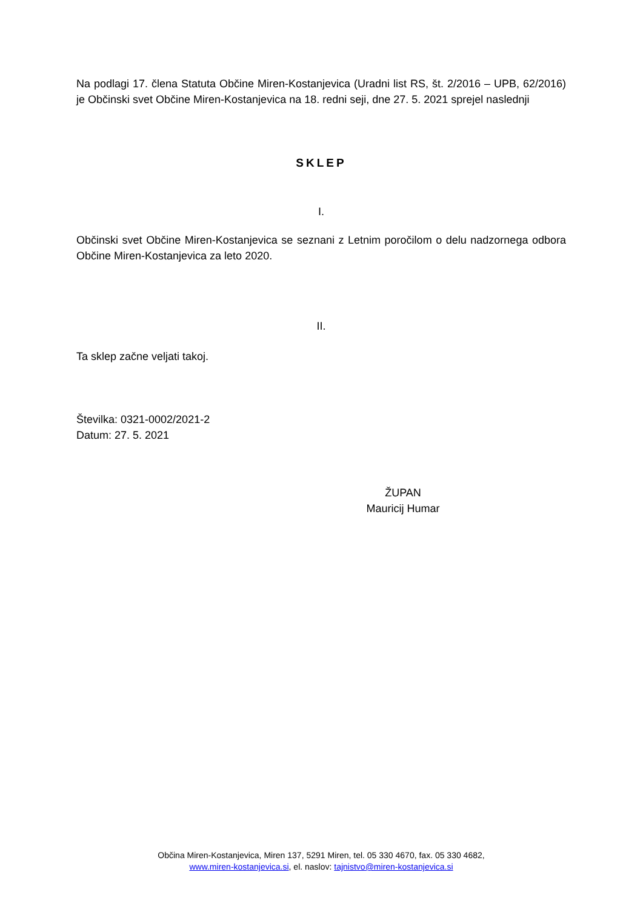Na podlagi 17. člena Statuta Občine Miren-Kostanjevica (Uradni list RS, št. 2/2016 – UPB, 62/2016) je Občinski svet Občine Miren-Kostanjevica na 18. redni seji, dne 27. 5. 2021 sprejel naslednji
SKLEP
I.
Občinski svet Občine Miren-Kostanjevica se seznani z Letnim poročilom o delu nadzornega odbora Občine Miren-Kostanjevica za leto 2020.
II.
Ta sklep začne veljati takoj.
Številka: 0321-0002/2021-2
Datum: 27. 5. 2021
ŽUPAN
Mauricij Humar
Občina Miren-Kostanjevica, Miren 137, 5291 Miren, tel. 05 330 4670, fax. 05 330 4682,
www.miren-kostanjevica.si, el. naslov: tajnistvo@miren-kostanjevica.si